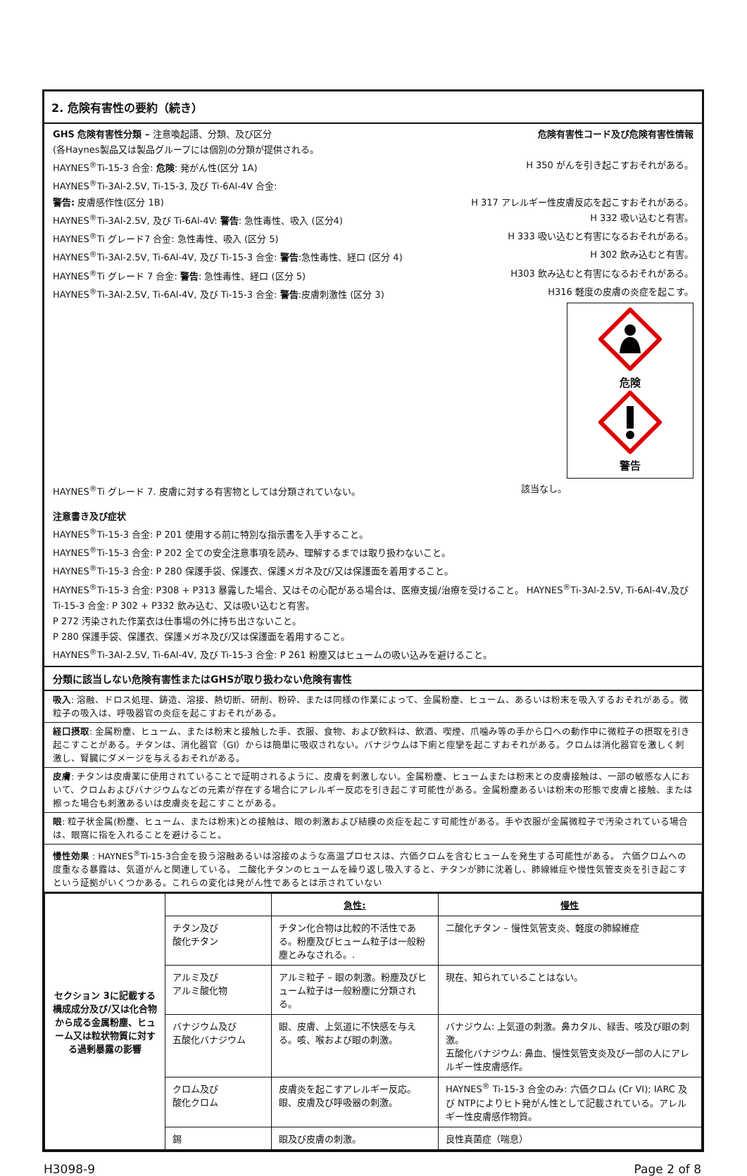2. 危険有害性の要約（続き）
GHS 危険有害性分類 – 注意喚起語、分類、及び区分 危険有害性コード及び危険有害性情報
(各Haynes製品又は製品グループには個別の分類が提供される。
HAYNES<sup>®</sup>Ti-15-3 合金: 危険: 発がん性(区分 1A) H 350 がんを引き起こすおそれがある。
HAYNES<sup>®</sup>Ti-3Al-2.5V, Ti-15-3, 及び Ti-6Al-4V 合金:
警告: 皮膚感作性(区分 1B) H 317 アレルギー性皮膚反応を起こすおそれがある。
HAYNES<sup>®</sup>Ti-3Al-2.5V, 及び Ti-6Al-4V: 警告: 急性毒性、吸入 (区分4) H 332 吸い込むと有害。
HAYNES<sup>®</sup>Ti グレード7 合金: 急性毒性、吸入 (区分 5) H 333 吸い込むと有害になるおそれがある。
HAYNES<sup>®</sup>Ti-3Al-2.5V, Ti-6Al-4V, 及び Ti-15-3 合金: 警告:急性毒性、経口 (区分 4) H 302 飲み込むと有害。
HAYNES<sup>®</sup>Ti グレード 7 合金: 警告: 急性毒性、経口 (区分 5) H303 飲み込むと有害になるおそれがある。
HAYNES<sup>®</sup>Ti-3Al-2.5V, Ti-6Al-4V, 及び Ti-15-3 合金: 警告:皮膚刺激性 (区分 3) H316 軽度の皮膚の炎症を起こす。
危険
警告
HAYNES<sup>®</sup>Ti グレード 7. 皮膚に対する有害物としては分類されていない。 該当なし。
注意書き及び症状
HAYNES<sup>®</sup>Ti-15-3 合金: P 201 使用する前に特別な指示書を入手すること。
HAYNES<sup>®</sup>Ti-15-3 合金: P 202 全ての安全注意事項を読み、理解するまでは取り扱わないこと。
HAYNES<sup>®</sup>Ti-15-3 合金: P 280 保護手袋、保護衣、保護メガネ及び/又は保護面を着用すること。
HAYNES<sup>®</sup>Ti-15-3 合金: P308 + P313 暴露した場合、又はその心配がある場合は、医療支援/治療を受けること。 HAYNES<sup>®</sup>Ti-3Al-2.5V, Ti-6Al-4V,及び Ti-15-3 合金: P 302 + P332 飲み込む、又は吸い込むと有害。
P 272 汚染された作業衣は仕事場の外に持ち出さないこと。
P 280 保護手袋、保護衣、保護メガネ及び/又は保護面を着用すること。
HAYNES<sup>®</sup>Ti-3Al-2.5V, Ti-6Al-4V, 及び Ti-15-3 合金: P 261 粉塵又はヒュームの吸い込みを避けること。
分類に該当しない危険有害性またはGHSが取り扱わない危険有害性
吸入: 溶融、ドロス処理、鋳造、溶接、熱切断、研削、粉砕、または同様の作業によって、金属粉塵、ヒューム、あるいは粉末を吸入するおそれがある。微粒子の吸入は、呼吸器官の炎症を起こすおそれがある。
経口摂取: 金属粉塵、ヒューム、または粉末と接触した手、衣服、食物、および飲料は、飲酒、喫煙、爪噛み等の手から口への動作中に微粒子の摂取を引き起こすことがある。チタンは、消化器官（GI）からは簡単に吸収されない。バナジウムは下痢と痙攣を起こすおそれがある。クロムは消化器官を激しく刺激し、腎臓にダメージを与えるおそれがある。
皮膚: チタンは皮膚薬に使用されていることで証明されるように、皮膚を刺激しない。金属粉塵、ヒュームまたは粉末との皮膚接触は、一部の敏感な人において、クロムおよびバナジウムなどの元素が存在する場合にアレルギー反応を引き起こす可能性がある。金属粉塵あるいは粉末の形態で皮膚と接触、または擦った場合も刺激あるいは皮膚炎を起こすことがある。
眼: 粒子状金属(粉塵、ヒューム、または粉末)との接触は、眼の刺激および結膜の炎症を起こす可能性がある。手や衣服が金属微粒子で汚染されている場合は、眼窩に指を入れることを避けること。
慢性効果 : HAYNES<sup>®</sup>Ti-15-3合金を扱う溶融あるいは溶接のような高温プロセスは、六価クロムを含むヒュームを発生する可能性がある。 六価クロムへの度重なる暴露は、気道がんと関連している。 二酸化チタンのヒュームを繰り返し吸入すると、チタンが肺に沈着し、肺線維症や慢性気管支炎を引き起こすという証拠がいくつかある。これらの変化は発がん性であるとは示されていない
| セクション 3に記載する構成成分及び/又は化合物から成る金属粉塵、ヒューム又は粒状物質に対する過剰暴露の影響 | | 急性: | 慢性 |
| | チタン及び 酸化チタン | チタン化合物は比較的不活性である。粉塵及びヒューム粒子は一般粉塵とみなされる。. | 二酸化チタン – 慢性気管支炎、軽度の肺線維症 |
| | アルミ及び アルミ酸化物 | アルミ粒子 – 眼の刺激。粉塵及びヒューム粒子は一般粉塵に分類される。 | 現在、知られていることはない。 |
| | バナジウム及び 五酸化バナジウム | 眼、皮膚、上気道に不快感を与える。咳、喉および眼の刺激。 | バナジウム: 上気道の刺激。鼻カタル、緑舌、咳及び眼の刺激。 五酸化バナジウム: 鼻血、慢性気管支炎及び一部の人にアレルギー性皮膚感作。 |
| | クロム及び 酸化クロム | 皮膚炎を起こすアレルギー反応。眼、皮膚及び呼吸器の刺激。 | HAYNES<sup>®</sup> Ti-15-3 合金のみ: 六価クロム (Cr VI); IARC 及び NTPによりヒト発がん性として記載されている。アレルギー性皮膚感作物質。 |
| | 錫 | 眼及び皮膚の刺激。 | 良性真菌症（喘息） |
H3098-9 Page 2 of 8